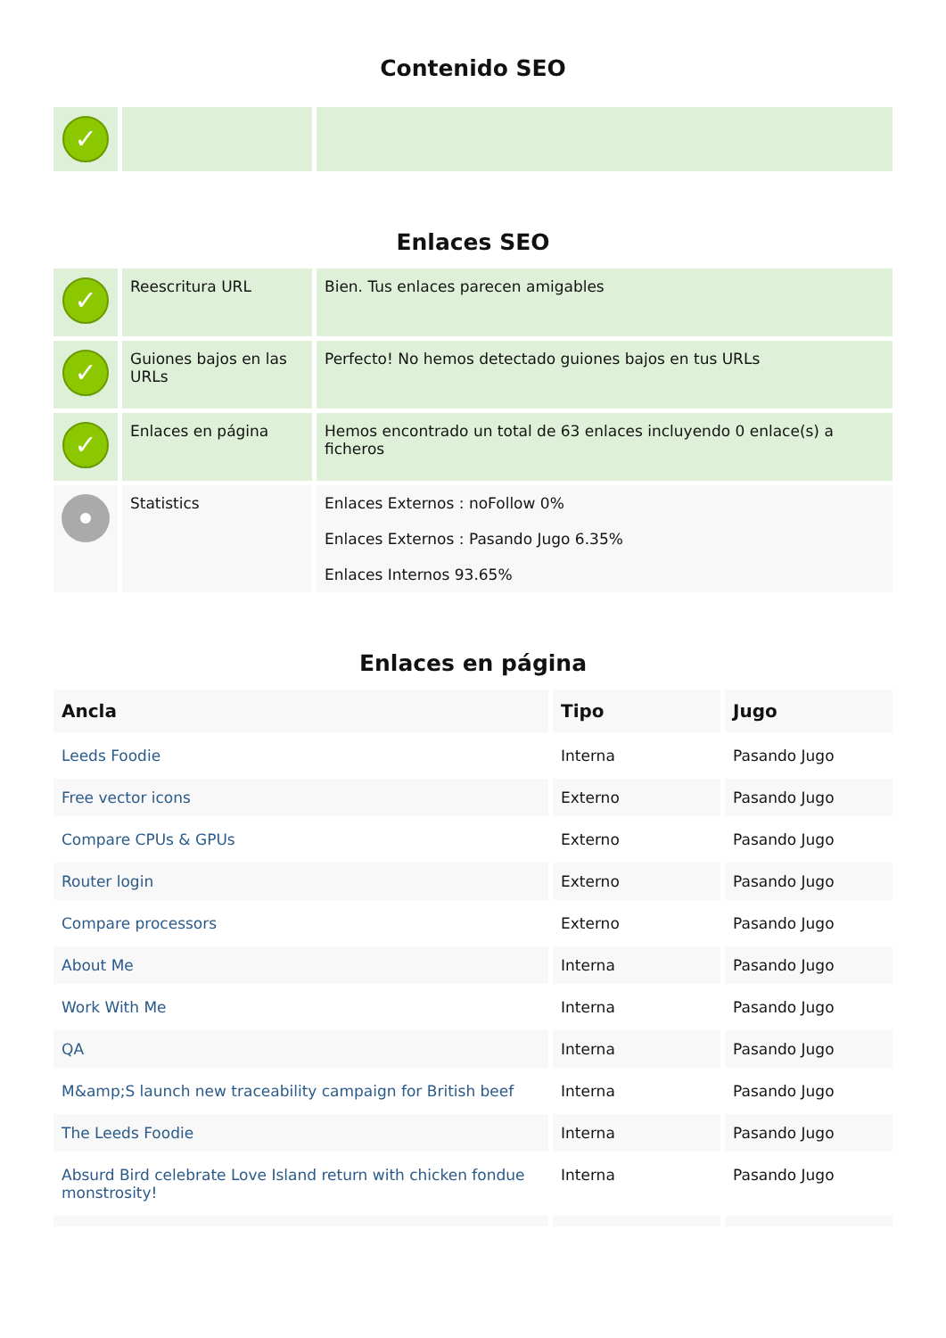Contenido SEO
| ✓ | | |
Enlaces SEO
| ✓ | Reescritura URL | Bien. Tus enlaces parecen amigables |
| ✓ | Guiones bajos en las URLs | Perfecto! No hemos detectado guiones bajos en tus URLs |
| ✓ | Enlaces en página | Hemos encontrado un total de 63 enlaces incluyendo 0 enlace(s) a ficheros |
| | Statistics | Enlaces Externos : noFollow 0% Enlaces Externos : Pasando Jugo 6.35% Enlaces Internos 93.65% |
Enlaces en página
| Ancla | Tipo | Jugo |
| --- | --- | --- |
| Leeds Foodie | Interna | Pasando Jugo |
| Free vector icons | Externo | Pasando Jugo |
| Compare CPUs & GPUs | Externo | Pasando Jugo |
| Router login | Externo | Pasando Jugo |
| Compare processors | Externo | Pasando Jugo |
| About Me | Interna | Pasando Jugo |
| Work With Me | Interna | Pasando Jugo |
| QA | Interna | Pasando Jugo |
| M&amp;S launch new traceability campaign for British beef | Interna | Pasando Jugo |
| The Leeds Foodie | Interna | Pasando Jugo |
| Absurd Bird celebrate Love Island return with chicken fondue monstrosity! | Interna | Pasando Jugo |